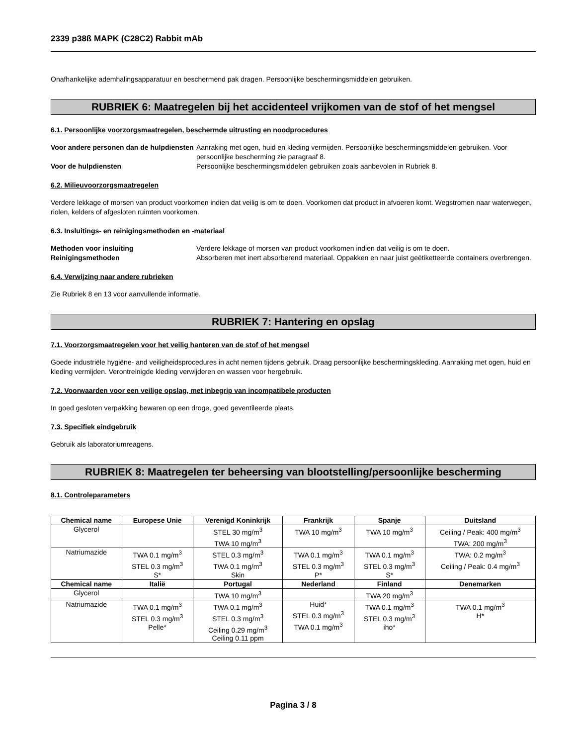2339 p38ß MAPK (C28C2) Rabbit mAb
Onafhankelijke ademhalingsapparatuur en beschermend pak dragen. Persoonlijke beschermingsmiddelen gebruiken.
RUBRIEK 6: Maatregelen bij het accidenteel vrijkomen van de stof of het mengsel
6.1. Persoonlijke voorzorgsmaatregelen, beschermde uitrusting en noodprocedures
Voor andere personen dan de hulpdiensten Aanraking met ogen, huid en kleding vermijden. Persoonlijke beschermingsmiddelen gebruiken. Voor persoonlijke bescherming zie paragraaf 8. Voor de hulpdiensten Persoonlijke beschermingsmiddelen gebruiken zoals aanbevolen in Rubriek 8.
6.2. Milieuvoorzorgsmaatregelen
Verdere lekkage of morsen van product voorkomen indien dat veilig is om te doen. Voorkomen dat product in afvoeren komt. Wegstromen naar waterwegen, riolen, kelders of afgesloten ruimten voorkomen.
6.3. Insluitings- en reinigingsmethoden en -materiaal
Methoden voor insluiting Verdere lekkage of morsen van product voorkomen indien dat veilig is om te doen. Reinigingsmethoden Absorberen met inert absorberend materiaal. Oppakken en naar juist geëtiketteerde containers overbrengen.
6.4. Verwijzing naar andere rubrieken
Zie Rubriek 8 en 13 voor aanvullende informatie.
RUBRIEK 7: Hantering en opslag
7.1. Voorzorgsmaatregelen voor het veilig hanteren van de stof of het mengsel
Goede industriële hygiëne- and veiligheidsprocedures in acht nemen tijdens gebruik. Draag persoonlijke beschermingskleding. Aanraking met ogen, huid en kleding vermijden. Verontreinigde kleding verwijderen en wassen voor hergebruik.
7.2. Voorwaarden voor een veilige opslag, met inbegrip van incompatibele producten
In goed gesloten verpakking bewaren op een droge, goed geventileerde plaats.
7.3. Specifiek eindgebruik
Gebruik als laboratoriumreagens.
RUBRIEK 8: Maatregelen ter beheersing van blootstelling/persoonlijke bescherming
8.1. Controleparameters
| Chemical name | Europese Unie | Verenigd Koninkrijk | Frankrijk | Spanje | Duitsland |
| --- | --- | --- | --- | --- | --- |
| Glycerol | | STEL 30 mg/m<sup>3</sup> TWA 10 mg/m<sup>3</sup> | TWA 10 mg/m<sup>3</sup> | TWA 10 mg/m<sup>3</sup> | Ceiling / Peak: 400 mg/m<sup>3</sup> TWA: 200 mg/m<sup>3</sup> |
| Natriumazide | TWA 0.1 mg/m<sup>3</sup> STEL 0.3 mg/m<sup>3</sup> S* | STEL 0.3 mg/m<sup>3</sup> TWA 0.1 mg/m<sup>3</sup> Skin | TWA 0.1 mg/m<sup>3</sup> STEL 0.3 mg/m<sup>3</sup> P* | TWA 0.1 mg/m<sup>3</sup> STEL 0.3 mg/m<sup>3</sup> S* | TWA: 0.2 mg/m<sup>3</sup> Ceiling / Peak: 0.4 mg/m<sup>3</sup> |
| Chemical name | Italië | Portugal | Nederland | Finland | Denemarken |
| Glycerol | | TWA 10 mg/m<sup>3</sup> | | TWA 20 mg/m<sup>3</sup> | |
| Natriumazide | TWA 0.1 mg/m<sup>3</sup> STEL 0.3 mg/m<sup>3</sup> Pelle* | TWA 0.1 mg/m<sup>3</sup> STEL 0.3 mg/m<sup>3</sup> Ceiling 0.29 mg/m<sup>3</sup> Ceiling 0.11 ppm | Huid* STEL 0.3 mg/m<sup>3</sup> TWA 0.1 mg/m<sup>3</sup> | TWA 0.1 mg/m<sup>3</sup> STEL 0.3 mg/m<sup>3</sup> iho* | TWA 0.1 mg/m<sup>3</sup> H* |
Pagina 3 / 8